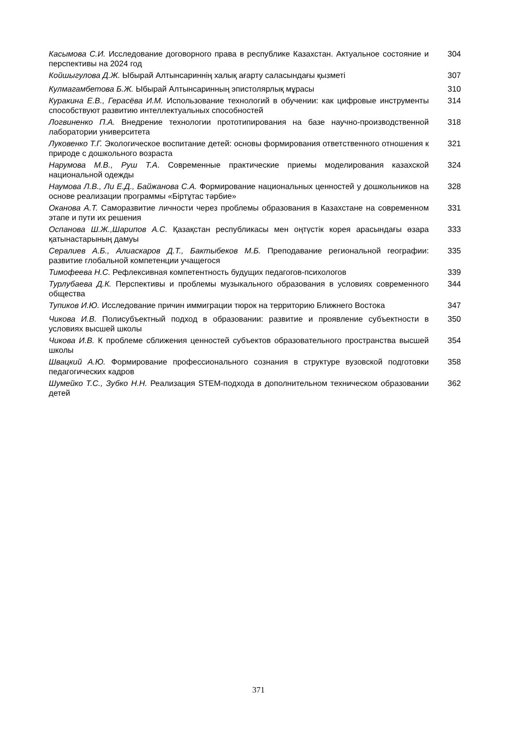| Касымова С.И. Исследование договорного права в республике Казахстан. Актуальное состояние и перспективы на 2024 год | 304 |
| Койшыгулова Д.Ж. Ыбырай Алтынсариннің халық ағарту саласындағы қызметі | 307 |
| Кулмагамбетова Б.Ж. Ыбырай Алтынсаринның эпистолярлық мұрасы | 310 |
| Куракина Е.В., Герасёва И.М. Использование технологий в обучении: как цифровые инструменты способствуют развитию интеллектуальных способностей | 314 |
| Логвиненко П.А. Внедрение технологии прототипирования на базе научно-производственной лаборатории университета | 318 |
| Луковенко Т.Г. Экологическое воспитание детей: основы формирования ответственного отношения к природе с дошкольного возраста | 321 |
| Нарумова М.В., Руш Т.А . Современные практические приемы моделирования казахской национальной одежды | 324 |
| Наумова Л.В., Ли Е.Д., Байжанова С.А. Формирование национальных ценностей у дошкольников на основе реализации программы «Біртұтас тәрбие» | 328 |
| Оканова А.Т. Саморазвитие личности через проблемы образования в Казахстане на современном этапе и пути их решения | 331 |
| Оспанова Ш.Ж.,Шарипов А.С. Қазақстан республикасы мен оңтүстік корея арасындағы өзара қатынастарының дамуы | 333 |
| Сералиев А.Б., Алиаскаров Д.Т., Бактыбеков М.Б. Преподавание региональной географии: развитие глобальной компетенции учащегося | 335 |
| Тимофеева Н.С. Рефлексивная компетентность будущих педагогов-психологов | 339 |
| Турлубаева Д.К. Перспективы и проблемы музыкального образования в условиях современного общества | 344 |
| Тупиков И.Ю. Исследование причин иммиграции тюрок на территорию Ближнего Востока | 347 |
| Чикова И.В. Полисубъектный подход в образовании: развитие и проявление субъектности в условиях высшей школы | 350 |
| Чикова И.В. К проблеме сближения ценностей субъектов образовательного пространства высшей школы | 354 |
| Швацкий А.Ю. Формирование профессионального сознания в структуре вузовской подготовки педагогических кадров | 358 |
| Шумейко Т.С., Зубко Н.Н. Реализация STEM-подхода в дополнительном техническом образовании детей | 362 |
371